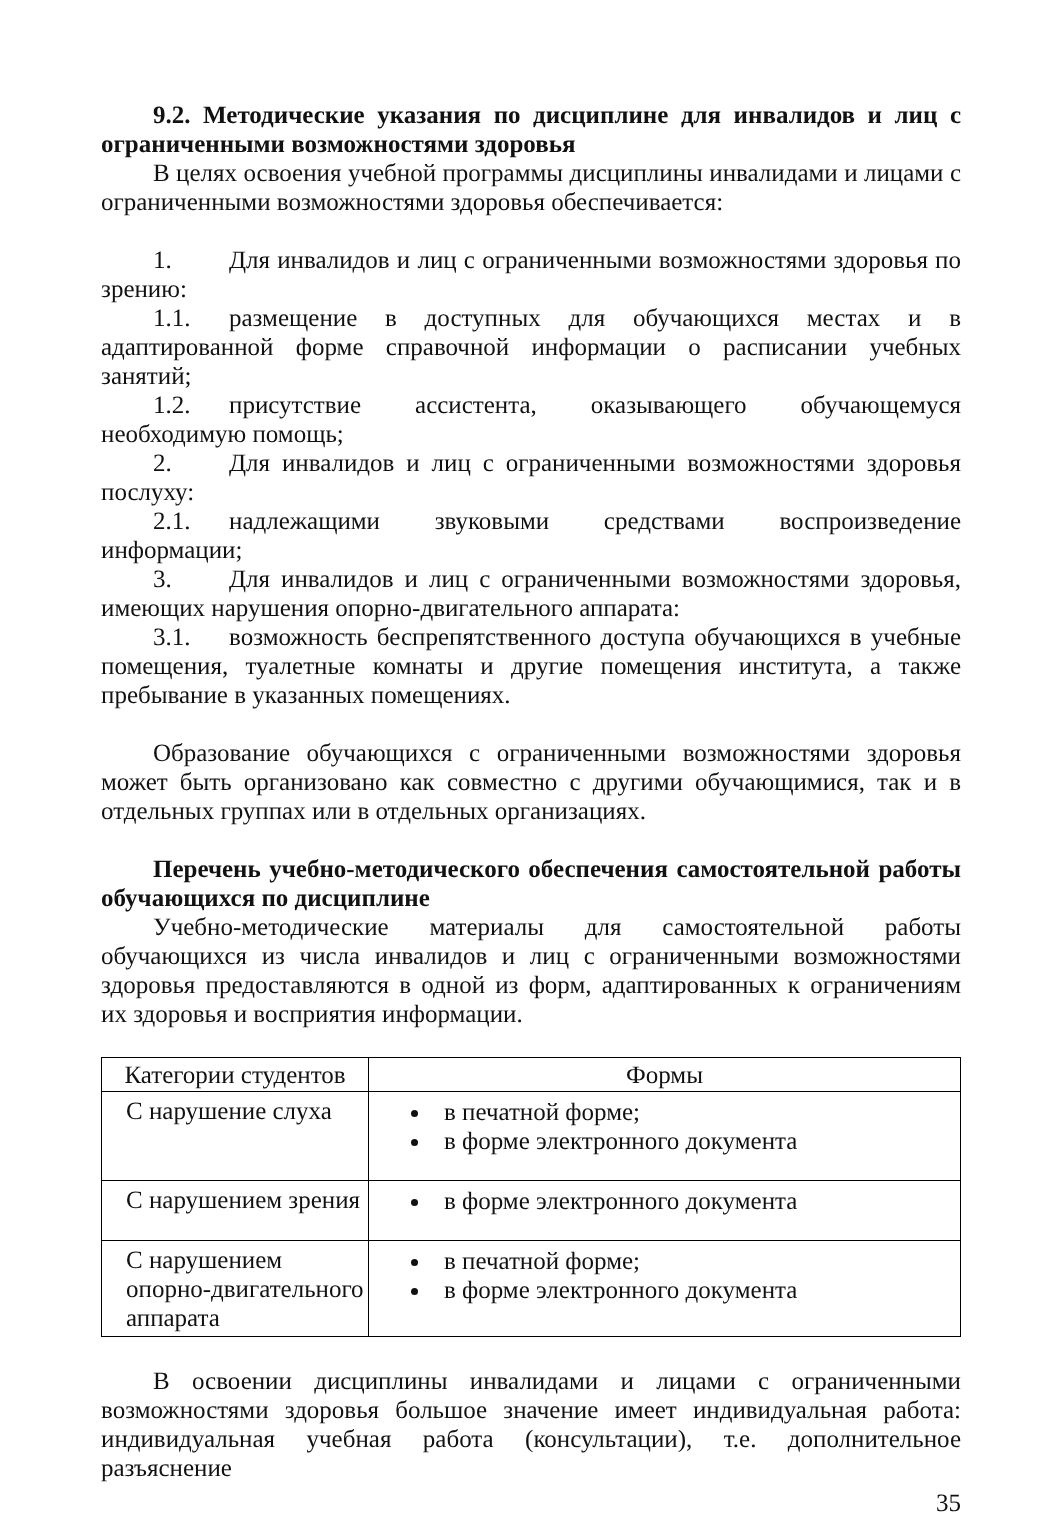9.2. Методические указания по дисциплине для инвалидов и лиц с ограниченными возможностями здоровья
В целях освоения учебной программы дисциплины инвалидами и лицами с ограниченными возможностями здоровья обеспечивается:
1. Для инвалидов и лиц с ограниченными возможностями здоровья по зрению:
1.1. размещение в доступных для обучающихся местах и в адаптированной форме справочной информации о расписании учебных занятий;
1.2. присутствие ассистента, оказывающего обучающемуся необходимую помощь;
2. Для инвалидов и лиц с ограниченными возможностями здоровья послуху:
2.1. надлежащими звуковыми средствами воспроизведение информации;
3. Для инвалидов и лиц с ограниченными возможностями здоровья, имеющих нарушения опорно-двигательного аппарата:
3.1. возможность беспрепятственного доступа обучающихся в учебные помещения, туалетные комнаты и другие помещения института, а также пребывание в указанных помещениях.
Образование обучающихся с ограниченными возможностями здоровья может быть организовано как совместно с другими обучающимися, так и в отдельных группах или в отдельных организациях.
Перечень учебно-методического обеспечения самостоятельной работы обучающихся по дисциплине
Учебно-методические материалы для самостоятельной работы обучающихся из числа инвалидов и лиц с ограниченными возможностями здоровья предоставляются в одной из форм, адаптированных к ограничениям их здоровья и восприятия информации.
| Категории студентов | Формы |
| --- | --- |
| С нарушение слуха | в печатной форме; в форме электронного документа |
| С нарушением зрения | в форме электронного документа |
| С нарушением опорно-двигательного аппарата | в печатной форме; в форме электронного документа |
В освоении дисциплины инвалидами и лицами с ограниченными возможностями здоровья большое значение имеет индивидуальная работа: индивидуальная учебная работа (консультации), т.е. дополнительное разъяснение
35